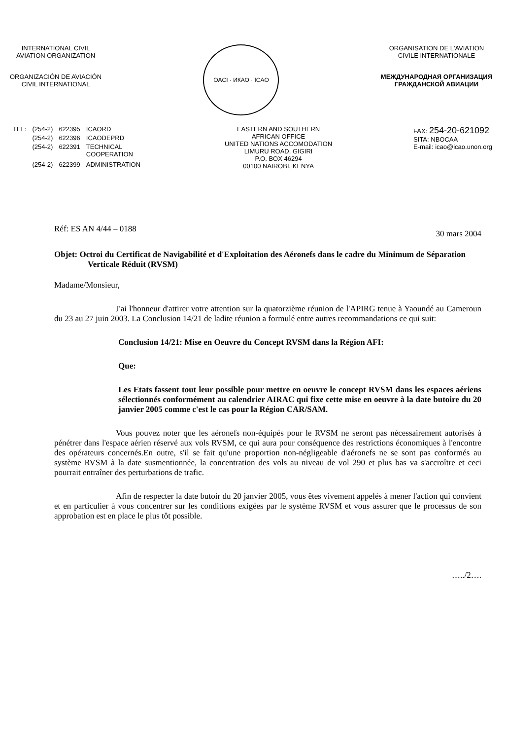INTERNATIONAL CIVIL
AVIATION ORGANIZATION
ORGANIZACIÓN DE AVIACIÓN
CIVIL INTERNATIONAL
OACI · ИКАО · ICAO
ORGANISATION DE L'AVIATION
CIVILE INTERNATIONALE
МЕЖДУНАРОДНАЯ ОРГАНИЗАЦИЯ
ГРАЖДАНСКОЙ АВИАЦИИ
| TEL: | (254-2) | 622395 | ICAORD |
| | (254-2) | 622396 | ICAODEPRD |
| | (254-2) | 622391 | TECHNICAL COOPERATION |
| | (254-2) | 622399 | ADMINISTRATION |
EASTERN AND SOUTHERN
AFRICAN OFFICE
UNITED NATIONS ACCOMODATION
LIMURU ROAD, GIGIRI
P.O. BOX 46294
00100 NAIROBI, KENYA
FAX: 254-20-621092
SITA: NBOCAA
E-mail: icao@icao.unon.org
Réf: ES AN 4/44 – 0188 30 mars 2004
Objet: Octroi du Certificat de Navigabilité et d'Exploitation des Aéronefs dans le cadre du Minimum de Séparation Verticale Réduit (RVSM)
Madame/Monsieur,
J'ai l'honneur d'attirer votre attention sur la quatorzième réunion de l'APIRG tenue à Yaoundé au Cameroun du 23 au 27 juin 2003. La Conclusion 14/21 de ladite réunion a formulé entre autres recommandations ce qui suit:
Conclusion 14/21: Mise en Oeuvre du Concept RVSM dans la Région AFI:
Que:
Les Etats fassent tout leur possible pour mettre en oeuvre le concept RVSM dans les espaces aériens sélectionnés conformément au calendrier AIRAC qui fixe cette mise en oeuvre à la date butoire du 20 janvier 2005 comme c'est le cas pour la Région CAR/SAM.
Vous pouvez noter que les aéronefs non-équipés pour le RVSM ne seront pas nécessairement autorisés à pénétrer dans l'espace aérien réservé aux vols RVSM, ce qui aura pour conséquence des restrictions économiques à l'encontre des opérateurs concernés.En outre, s'il se fait qu'une proportion non-négligeable d'aéronefs ne se sont pas conformés au système RVSM à la date susmentionnée, la concentration des vols au niveau de vol 290 et plus bas va s'accroître et ceci pourrait entraîner des perturbations de trafic.
Afin de respecter la date butoir du 20 janvier 2005, vous êtes vivement appelés à mener l'action qui convient et en particulier à vous concentrer sur les conditions exigées par le système RVSM et vous assurer que le processus de son approbation est en place le plus tôt possible.
…../2….